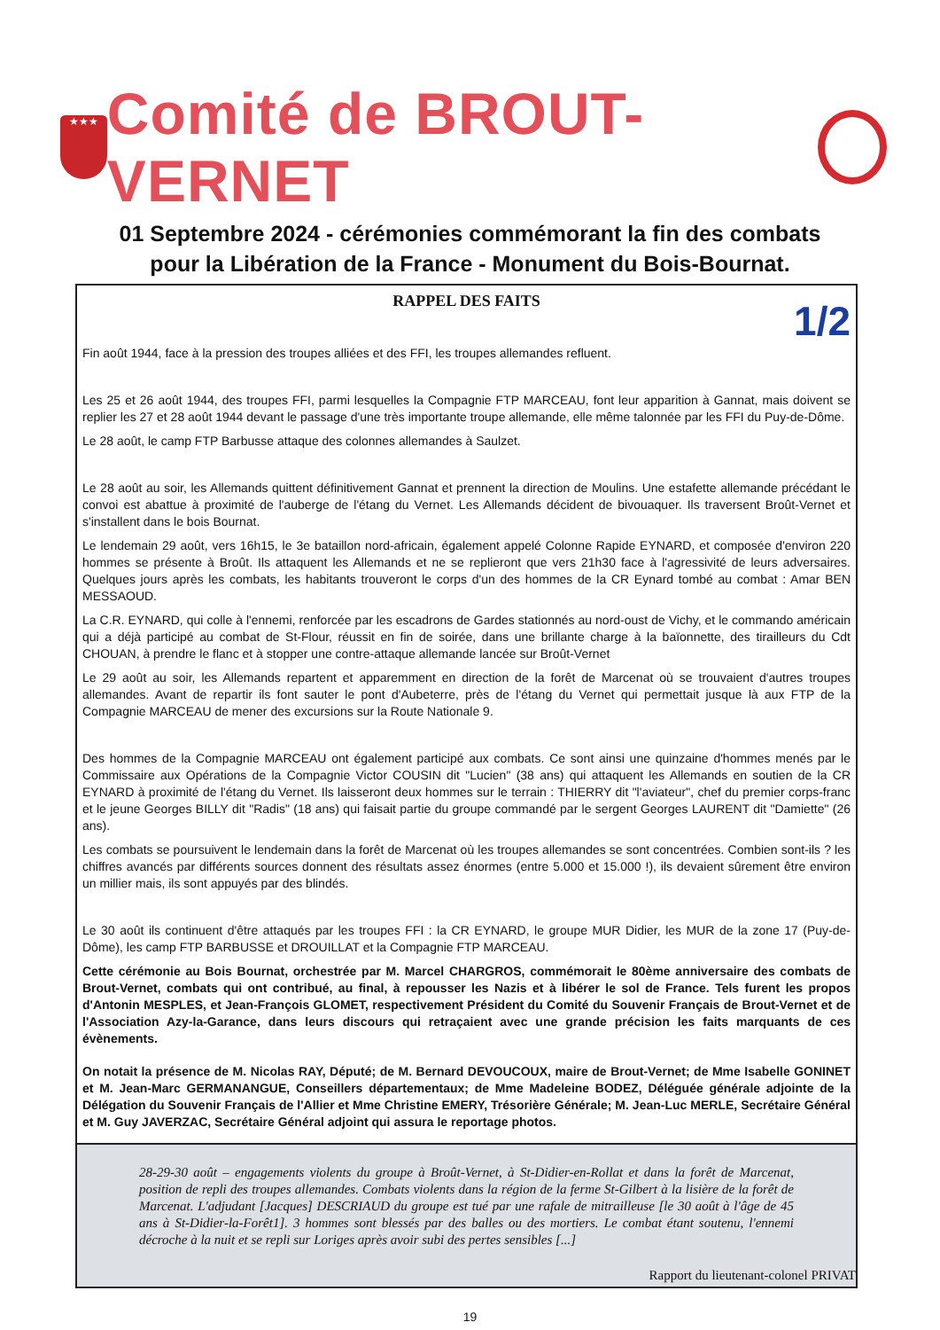★★★
Comité de BROUT-VERNET
01 Septembre 2024 - cérémonies commémorant la fin des combats
pour la Libération de la France - Monument du Bois-Bournat.
RAPPEL DES FAITS
1/2
Fin août 1944, face à la pression des troupes alliées et des FFI, les troupes allemandes refluent.
Les 25 et 26 août 1944, des troupes FFI, parmi lesquelles la Compagnie FTP MARCEAU, font leur apparition à Gannat, mais doivent se replier les 27 et 28 août 1944 devant le passage d'une très importante troupe allemande, elle même talonnée par les FFI du Puy-de-Dôme.
Le 28 août, le camp FTP Barbusse attaque des colonnes allemandes à Saulzet.
Le 28 août au soir, les Allemands quittent définitivement Gannat et prennent la direction de Moulins. Une estafette allemande précédant le convoi est abattue à proximité de l'auberge de l'étang du Vernet. Les Allemands décident de bivouaquer. Ils traversent Broût-Vernet et s'installent dans le bois Bournat.
Le lendemain 29 août, vers 16h15, le 3e bataillon nord-africain, également appelé Colonne Rapide EYNARD, et composée d'environ 220 hommes se présente à Broût. Ils attaquent les Allemands et ne se replieront que vers 21h30 face à l'agressivité de leurs adversaires. Quelques jours après les combats, les habitants trouveront le corps d'un des hommes de la CR Eynard tombé au combat : Amar BEN MESSAOUD.
La C.R. EYNARD, qui colle à l'ennemi, renforcée par les escadrons de Gardes stationnés au nord-oust de Vichy, et le commando américain qui a déjà participé au combat de St-Flour, réussit en fin de soirée, dans une brillante charge à la baïonnette, des tirailleurs du Cdt CHOUAN, à prendre le flanc et à stopper une contre-attaque allemande lancée sur Broût-Vernet
Le 29 août au soir, les Allemands repartent et apparemment en direction de la forêt de Marcenat où se trouvaient d'autres troupes allemandes. Avant de repartir ils font sauter le pont d'Aubeterre, près de l'étang du Vernet qui permettait jusque là aux FTP de la Compagnie MARCEAU de mener des excursions sur la Route Nationale 9.
Des hommes de la Compagnie MARCEAU ont également participé aux combats. Ce sont ainsi une quinzaine d'hommes menés par le Commissaire aux Opérations de la Compagnie Victor COUSIN dit "Lucien" (38 ans) qui attaquent les Allemands en soutien de la CR EYNARD à proximité de l'étang du Vernet. Ils laisseront deux hommes sur le terrain : THIERRY dit "l'aviateur", chef du premier corps-franc et le jeune Georges BILLY dit "Radis" (18 ans) qui faisait partie du groupe commandé par le sergent Georges LAURENT dit "Damiette" (26 ans).
Les combats se poursuivent le lendemain dans la forêt de Marcenat où les troupes allemandes se sont concentrées. Combien sont-ils ? les chiffres avancés par différents sources donnent des résultats assez énormes (entre 5.000 et 15.000 !), ils devaient sûrement être environ un millier mais, ils sont appuyés par des blindés.
Le 30 août ils continuent d'être attaqués par les troupes FFI : la CR EYNARD, le groupe MUR Didier, les MUR de la zone 17 (Puy-de-Dôme), les camp FTP BARBUSSE et DROUILLAT et la Compagnie FTP MARCEAU.
Cette cérémonie au Bois Bournat, orchestrée par M. Marcel CHARGROS, commémorait le 80ème anniversaire des combats de Brout-Vernet, combats qui ont contribué, au final, à repousser les Nazis et à libérer le sol de France. Tels furent les propos d'Antonin MESPLES, et Jean-François GLOMET, respectivement Président du Comité du Souvenir Français de Brout-Vernet et de l'Association Azy-la-Garance, dans leurs discours qui retraçaient avec une grande précision les faits marquants de ces évènements.
On notait la présence de M. Nicolas RAY, Député; de M. Bernard DEVOUCOUX, maire de Brout-Vernet; de Mme Isabelle GONINET et M. Jean-Marc GERMANANGUE, Conseillers départementaux; de Mme Madeleine BODEZ, Déléguée générale adjointe de la Délégation du Souvenir Français de l'Allier et Mme Christine EMERY, Trésorière Générale; M. Jean-Luc MERLE, Secrétaire Général et M. Guy JAVERZAC, Secrétaire Général adjoint qui assura le reportage photos.
28-29-30 août – engagements violents du groupe à Broût-Vernet, à St-Didier-en-Rollat et dans la forêt de Marcenat, position de repli des troupes allemandes. Combats violents dans la région de la ferme St-Gilbert à la lisière de la forêt de Marcenat. L'adjudant [Jacques] DESCRIAUD du groupe est tué par une rafale de mitrailleuse [le 30 août à l'âge de 45 ans à St-Didier-la-Forêt1]. 3 hommes sont blessés par des balles ou des mortiers. Le combat étant soutenu, l'ennemi décroche à la nuit et se repli sur Loriges après avoir subi des pertes sensibles [...]
Rapport du lieutenant-colonel PRIVAT
19